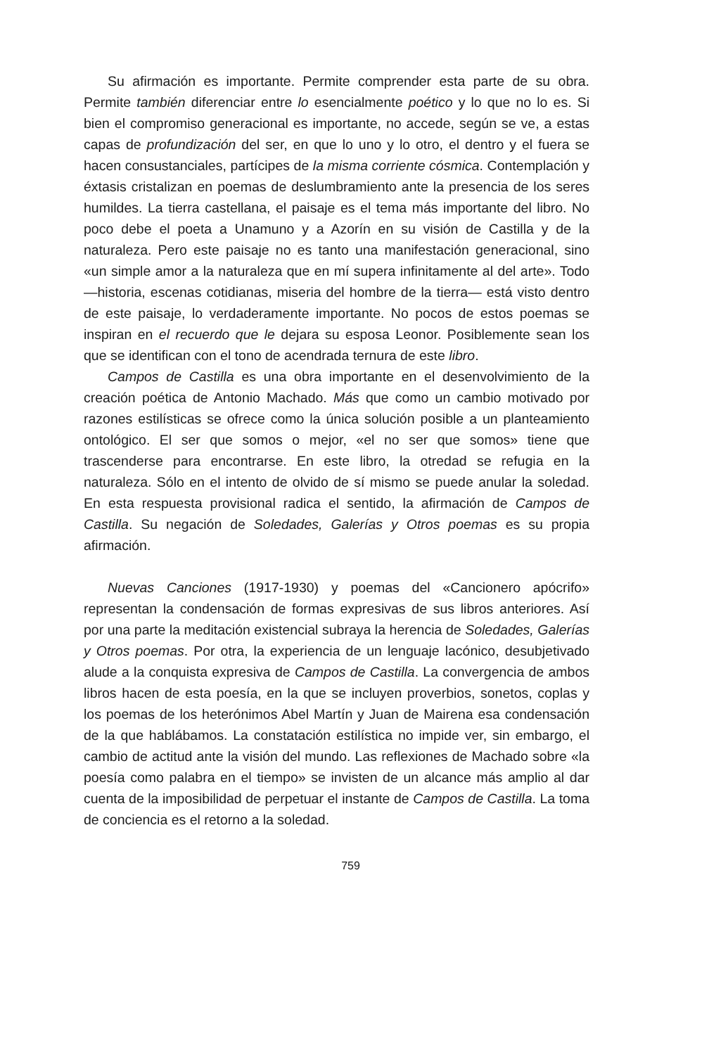Su afirmación es importante. Permite comprender esta parte de su obra. Permite también diferenciar entre lo esencialmente poético y lo que no lo es. Si bien el compromiso generacional es importante, no accede, según se ve, a estas capas de profundización del ser, en que lo uno y lo otro, el dentro y el fuera se hacen consustanciales, partícipes de la misma corriente cósmica. Contemplación y éxtasis cristalizan en poemas de deslumbramiento ante la presencia de los seres humildes. La tierra castellana, el paisaje es el tema más importante del libro. No poco debe el poeta a Unamuno y a Azorín en su visión de Castilla y de la naturaleza. Pero este paisaje no es tanto una manifestación generacional, sino «un simple amor a la naturaleza que en mí supera infinitamente al del arte». Todo —historia, escenas cotidianas, miseria del hombre de la tierra— está visto dentro de este paisaje, lo verdaderamente importante. No pocos de estos poemas se inspiran en el recuerdo que le dejara su esposa Leonor. Posiblemente sean los que se identifican con el tono de acendrada ternura de este libro.
Campos de Castilla es una obra importante en el desenvolvimiento de la creación poética de Antonio Machado. Más que como un cambio motivado por razones estilísticas se ofrece como la única solución posible a un planteamiento ontológico. El ser que somos o mejor, «el no ser que somos» tiene que trascenderse para encontrarse. En este libro, la otredad se refugia en la naturaleza. Sólo en el intento de olvido de sí mismo se puede anular la soledad. En esta respuesta provisional radica el sentido, la afirmación de Campos de Castilla. Su negación de Soledades, Galerías y Otros poemas es su propia afirmación.
Nuevas Canciones (1917-1930) y poemas del «Cancionero apócrifo» representan la condensación de formas expresivas de sus libros anteriores. Así por una parte la meditación existencial subraya la herencia de Soledades, Galerías y Otros poemas. Por otra, la experiencia de un lenguaje lacónico, desubjetivado alude a la conquista expresiva de Campos de Castilla. La convergencia de ambos libros hacen de esta poesía, en la que se incluyen proverbios, sonetos, coplas y los poemas de los heterónimos Abel Martín y Juan de Mairena esa condensación de la que hablábamos. La constatación estilística no impide ver, sin embargo, el cambio de actitud ante la visión del mundo. Las reflexiones de Machado sobre «la poesía como palabra en el tiempo» se invisten de un alcance más amplio al dar cuenta de la imposibilidad de perpetuar el instante de Campos de Castilla. La toma de conciencia es el retorno a la soledad.
759